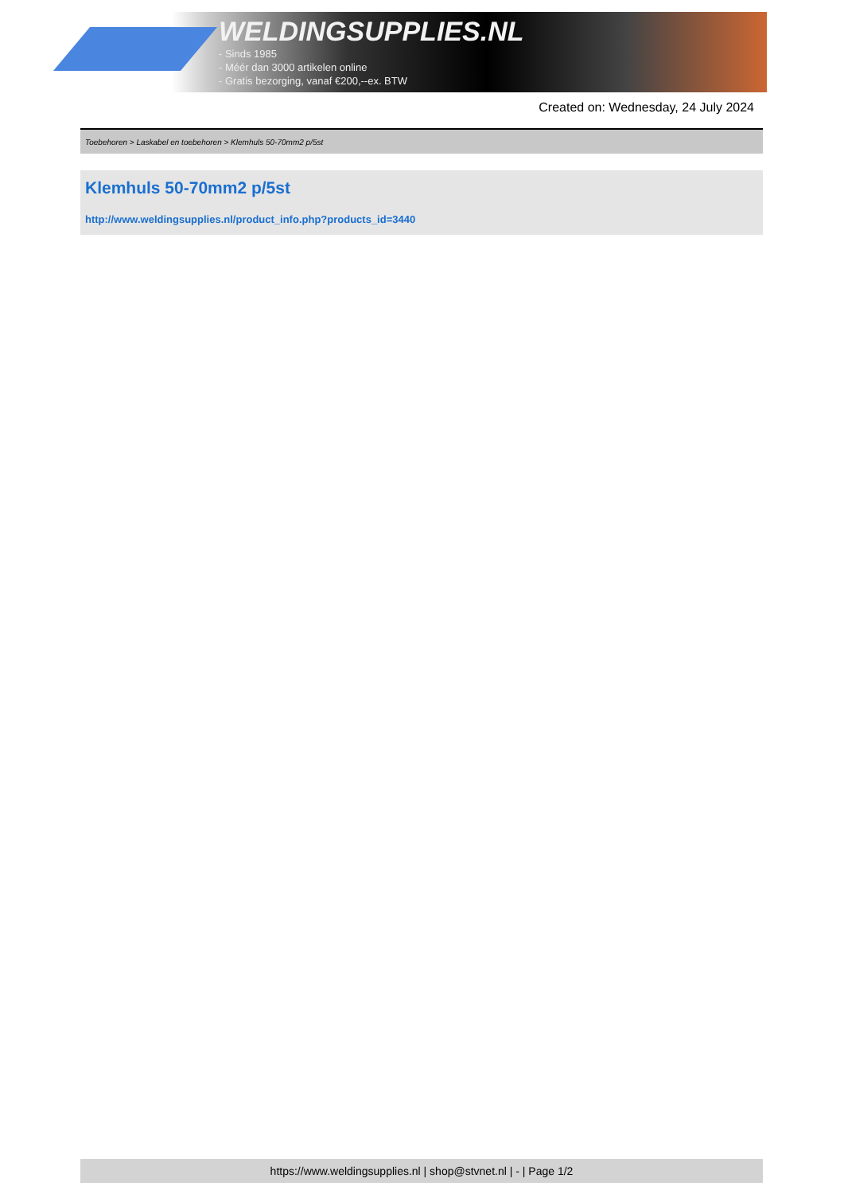WELDINGSUPPLIES.NL
- Sinds 1985
- Méér dan 3000 artikelen online
- Gratis bezorging, vanaf €200,--ex. BTW
Created on: Wednesday, 24 July 2024
Toebehoren > Laskabel en toebehoren > Klemhuls 50-70mm2 p/5st
Klemhuls 50-70mm2 p/5st
http://www.weldingsupplies.nl/product_info.php?products_id=3440
https://www.weldingsupplies.nl | shop@stvnet.nl | - | Page 1/2